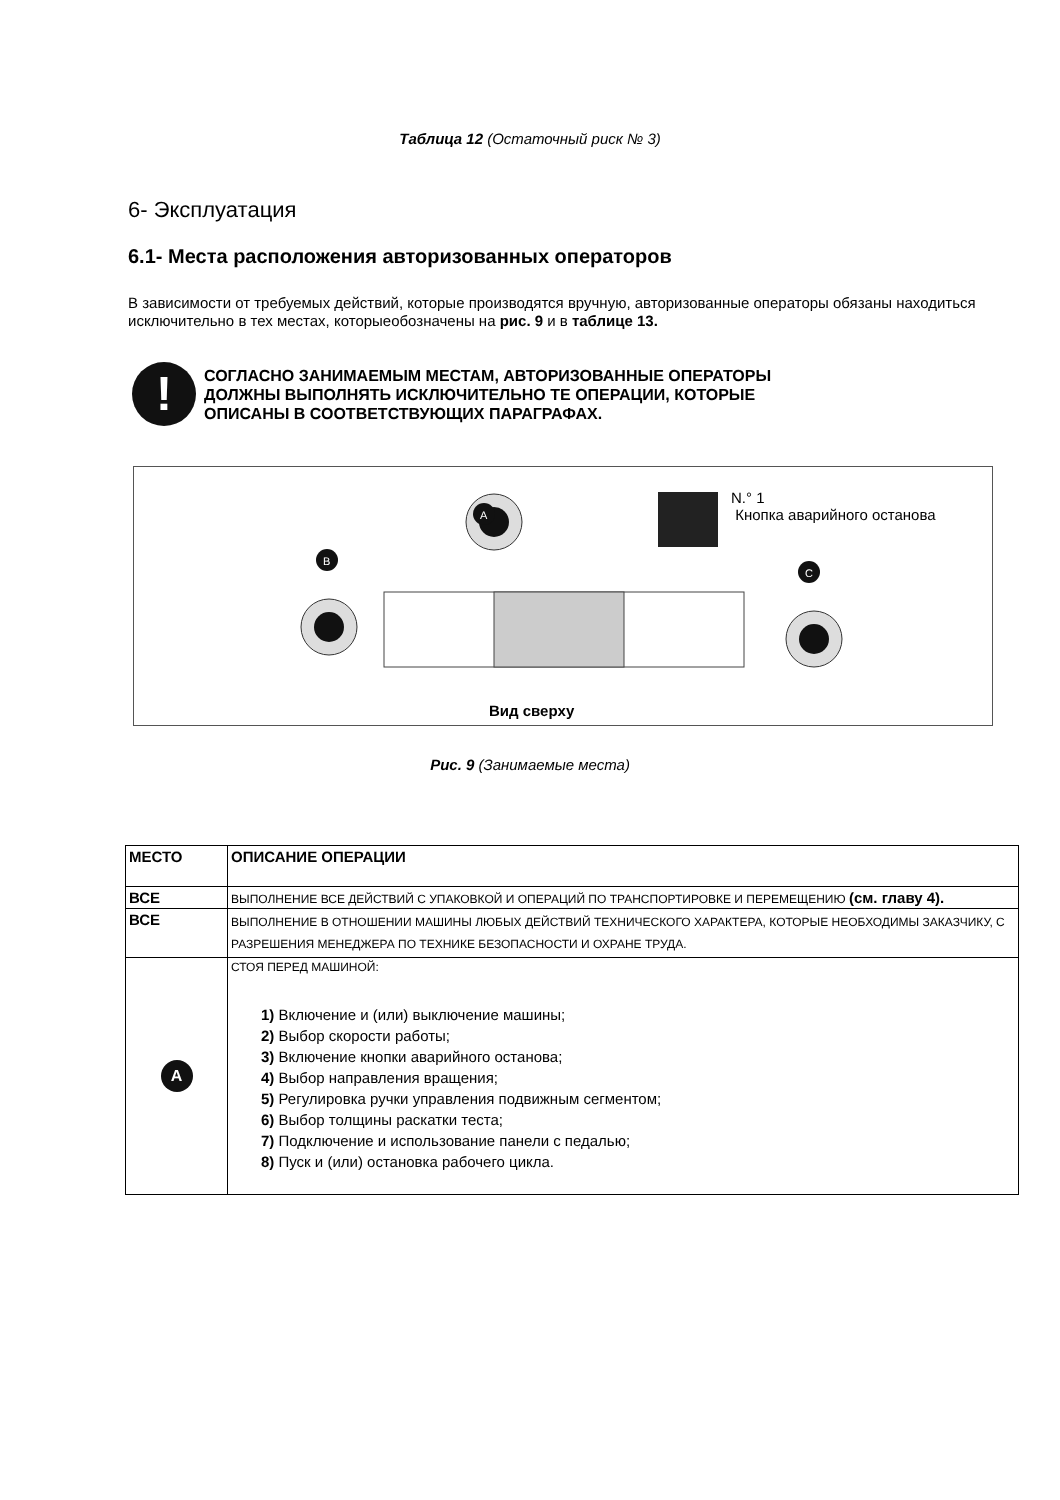Таблица 12 (Остаточный риск № 3)
6- Эксплуатация
6.1- Места расположения авторизованных операторов
В зависимости от требуемых действий, которые производятся вручную, авторизованные операторы обязаны находиться исключительно в тех местах, которыеобозначены на рис. 9 и в таблице 13.
!
СОГЛАСНО ЗАНИМАЕМЫМ МЕСТАМ, АВТОРИЗОВАННЫЕ ОПЕРАТОРЫ
ДОЛЖНЫ ВЫПОЛНЯТЬ ИСКЛЮЧИТЕЛЬНО ТЕ ОПЕРАЦИИ, КОТОРЫЕ
ОПИСАНЫ В СООТВЕТСТВУЮЩИХ ПАРАГРАФАХ.
A
B
C
N.° 1
Кнопка аварийного останова
Вид сверху
Рис. 9 (Занимаемые места)
| МЕСТО | ОПИСАНИЕ ОПЕРАЦИИ |
| --- | --- |
| ВСЕ | ВЫПОЛНЕНИЕ ВСЕ ДЕЙСТВИЙ С УПАКОВКОЙ И ОПЕРАЦИЙ ПО ТРАНСПОРТИРОВКЕ И ПЕРЕМЕЩЕНИЮ (см. главу 4). |
| ВСЕ | ВЫПОЛНЕНИЕ В ОТНОШЕНИИ МАШИНЫ ЛЮБЫХ ДЕЙСТВИЙ ТЕХНИЧЕСКОГО ХАРАКТЕРА, КОТОРЫЕ НЕОБХОДИМЫ ЗАКАЗЧИКУ, С РАЗРЕШЕНИЯ МЕНЕДЖЕРА ПО ТЕХНИКЕ БЕЗОПАСНОСТИ И ОХРАНЕ ТРУДА. |
| A | СТОЯ ПЕРЕД МАШИНОЙ: 1) Включение и (или) выключение машины; 2) Выбор скорости работы; 3) Включение кнопки аварийного останова; 4) Выбор направления вращения; 5) Регулировка ручки управления подвижным сегментом; 6) Выбор толщины раскатки теста; 7) Подключение и использование панели с педалью; 8) Пуск и (или) остановка рабочего цикла. |